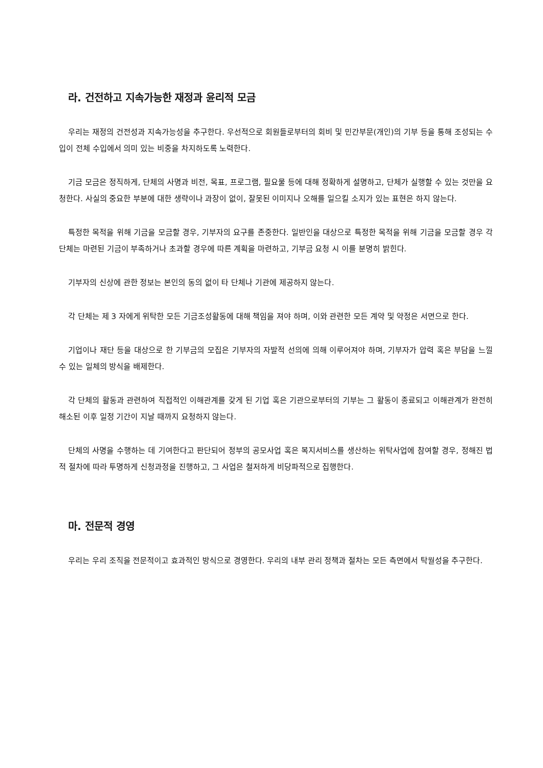라. 건전하고 지속가능한 재정과 윤리적 모금
우리는 재정의 건전성과 지속가능성을 추구한다. 우선적으로 회원들로부터의 회비 및 민간부문(개인)의 기부 등을 통해 조성되는 수입이 전체 수입에서 의미 있는 비중을 차지하도록 노력한다.
기금 모금은 정직하게, 단체의 사명과 비전, 목표, 프로그램, 필요물 등에 대해 정확하게 설명하고, 단체가 실행할 수 있는 것만을 요청한다. 사실의 중요한 부분에 대한 생략이나 과장이 없이, 잘못된 이미지나 오해를 일으킬 소지가 있는 표현은 하지 않는다.
특정한 목적을 위해 기금을 모금할 경우, 기부자의 요구를 존중한다. 일반인을 대상으로 특정한 목적을 위해 기금을 모금할 경우 각 단체는 마련된 기금이 부족하거나 초과할 경우에 따른 계획을 마련하고, 기부금 요청 시 이를 분명히 밝힌다.
기부자의 신상에 관한 정보는 본인의 동의 없이 타 단체나 기관에 제공하지 않는다.
각 단체는 제 3 자에게 위탁한 모든 기금조성활동에 대해 책임을 져야 하며, 이와 관련한 모든 계약 및 약정은 서면으로 한다.
기업이나 재단 등을 대상으로 한 기부금의 모집은 기부자의 자발적 선의에 의해 이루어져야 하며, 기부자가 압력 혹은 부담을 느낄 수 있는 일체의 방식을 배제한다.
각 단체의 활동과 관련하여 직접적인 이해관계를 갖게 된 기업 혹은 기관으로부터의 기부는 그 활동이 종료되고 이해관계가 완전히 해소된 이후 일정 기간이 지날 때까지 요청하지 않는다.
단체의 사명을 수행하는 데 기여한다고 판단되어 정부의 공모사업 혹은 복지서비스를 생산하는 위탁사업에 참여할 경우, 정해진 법적 절차에 따라 투명하게 신청과정을 진행하고, 그 사업은 철저하게 비당파적으로 집행한다.
마. 전문적 경영
우리는 우리 조직을 전문적이고 효과적인 방식으로 경영한다. 우리의 내부 관리 정책과 절차는 모든 측면에서 탁월성을 추구한다.